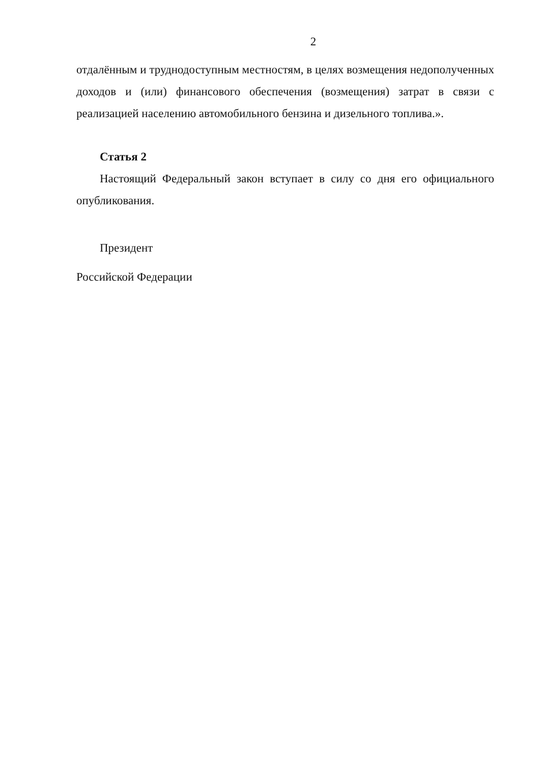2
отдалённым и труднодоступным местностям, в целях возмещения недополученных доходов и (или) финансового обеспечения (возмещения) затрат в связи с реализацией населению автомобильного бензина и дизельного топлива.».
Статья 2
Настоящий Федеральный закон вступает в силу со дня его официального опубликования.
Президент
Российской Федерации